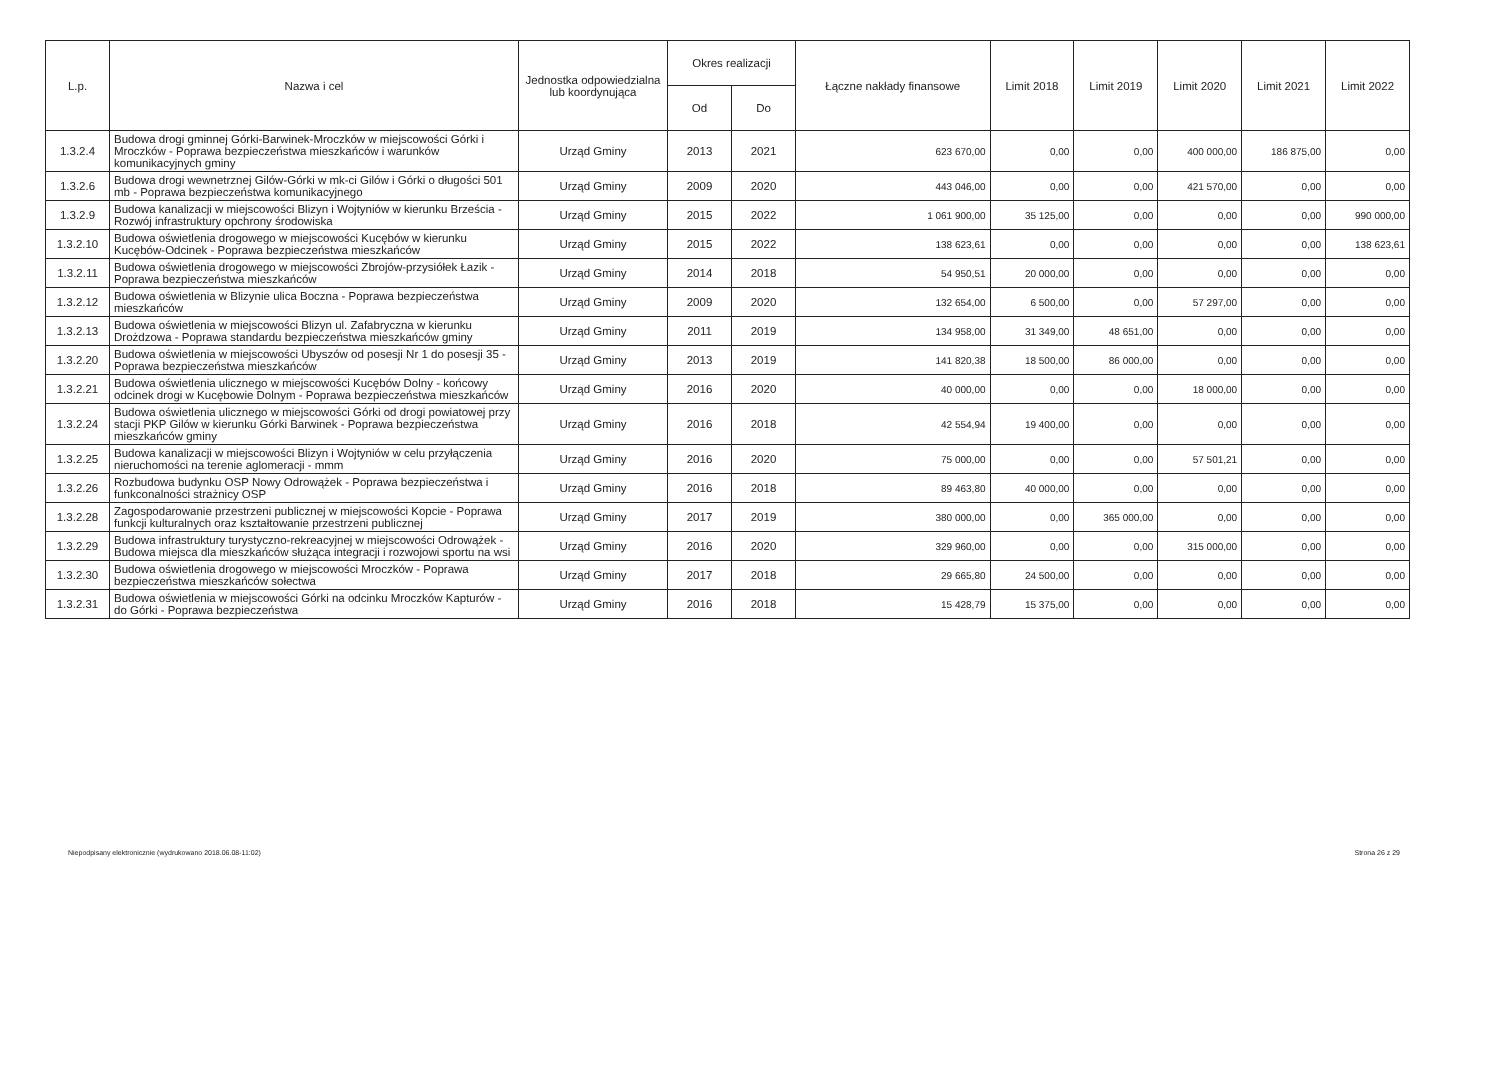| L.p. | Nazwa i cel | Jednostka odpowiedzialna lub koordynująca | Okres realizacji | | Łączne nakłady finansowe | Limit 2018 | Limit 2019 | Limit 2020 | Limit 2021 | Limit 2022 |
| --- | --- | --- | --- | --- | --- | --- | --- | --- | --- | --- |
| | | | Od | Do | | | | | | |
| 1.3.2.4 | Budowa drogi gminnej Górki-Barwinek-Mroczków w miejscowości Górki i Mroczków - Poprawa bezpieczeństwa mieszkańców i warunków komunikacyjnych gminy | Urząd Gminy | 2013 | 2021 | 623 670,00 | 0,00 | 0,00 | 400 000,00 | 186 875,00 | 0,00 |
| 1.3.2.6 | Budowa drogi wewnetrznej Gilów-Górki w mk-ci Gilów i Górki o długości 501 mb - Poprawa bezpieczeństwa komunikacyjnego | Urząd Gminy | 2009 | 2020 | 443 046,00 | 0,00 | 0,00 | 421 570,00 | 0,00 | 0,00 |
| 1.3.2.9 | Budowa kanalizacji w miejscowości Blizyn i Wojtyniów w kierunku Brześcia - Rozwój infrastruktury opchrony środowiska | Urząd Gminy | 2015 | 2022 | 1 061 900,00 | 35 125,00 | 0,00 | 0,00 | 0,00 | 990 000,00 |
| 1.3.2.10 | Budowa oświetlenia drogowego w miejscowości Kucębów w kierunku Kucębów-Odcinek - Poprawa bezpieczeństwa mieszkańców | Urząd Gminy | 2015 | 2022 | 138 623,61 | 0,00 | 0,00 | 0,00 | 0,00 | 138 623,61 |
| 1.3.2.11 | Budowa oświetlenia drogowego w miejscowości Zbrojów-przysiółek Łazik - Poprawa bezpieczeństwa mieszkańców | Urząd Gminy | 2014 | 2018 | 54 950,51 | 20 000,00 | 0,00 | 0,00 | 0,00 | 0,00 |
| 1.3.2.12 | Budowa oświetlenia w Blizynie ulica Boczna - Poprawa bezpieczeństwa mieszkańców | Urząd Gminy | 2009 | 2020 | 132 654,00 | 6 500,00 | 0,00 | 57 297,00 | 0,00 | 0,00 |
| 1.3.2.13 | Budowa oświetlenia w miejscowości Blizyn ul. Zafabryczna w kierunku Drożdzowa - Poprawa standardu bezpieczeństwa mieszkańców gminy | Urząd Gminy | 2011 | 2019 | 134 958,00 | 31 349,00 | 48 651,00 | 0,00 | 0,00 | 0,00 |
| 1.3.2.20 | Budowa oświetlenia w miejscowości Ubyszów od posesji Nr 1 do posesji 35 - Poprawa bezpieczeństwa mieszkańców | Urząd Gminy | 2013 | 2019 | 141 820,38 | 18 500,00 | 86 000,00 | 0,00 | 0,00 | 0,00 |
| 1.3.2.21 | Budowa oświetlenia ulicznego w miejscowości Kucębów Dolny - końcowy odcinek drogi w Kucębowie Dolnym - Poprawa bezpieczeństwa mieszkańców | Urząd Gminy | 2016 | 2020 | 40 000,00 | 0,00 | 0,00 | 18 000,00 | 0,00 | 0,00 |
| 1.3.2.24 | Budowa oświetlenia ulicznego w miejscowości Górki od drogi powiatowej przy stacji PKP Gilów w kierunku Górki Barwinek - Poprawa bezpieczeństwa mieszkańców gminy | Urząd Gminy | 2016 | 2018 | 42 554,94 | 19 400,00 | 0,00 | 0,00 | 0,00 | 0,00 |
| 1.3.2.25 | Budowa kanalizacji w miejscowości Blizyn i Wojtyniów w celu przyłączenia nieruchomości na terenie aglomeracji - mmm | Urząd Gminy | 2016 | 2020 | 75 000,00 | 0,00 | 0,00 | 57 501,21 | 0,00 | 0,00 |
| 1.3.2.26 | Rozbudowa budynku OSP Nowy Odrowążek - Poprawa bezpieczeństwa i funkconalności strażnicy OSP | Urząd Gminy | 2016 | 2018 | 89 463,80 | 40 000,00 | 0,00 | 0,00 | 0,00 | 0,00 |
| 1.3.2.28 | Zagospodarowanie przestrzeni publicznej w miejscowości Kopcie - Poprawa funkcji kulturalnych oraz kształtowanie przestrzeni publicznej | Urząd Gminy | 2017 | 2019 | 380 000,00 | 0,00 | 365 000,00 | 0,00 | 0,00 | 0,00 |
| 1.3.2.29 | Budowa infrastruktury turystyczno-rekreacyjnej w miejscowości Odrowążek - Budowa miejsca dla mieszkańców służąca integracji i rozwojowi sportu na wsi | Urząd Gminy | 2016 | 2020 | 329 960,00 | 0,00 | 0,00 | 315 000,00 | 0,00 | 0,00 |
| 1.3.2.30 | Budowa oświetlenia drogowego w miejscowości Mroczków - Poprawa bezpieczeństwa mieszkańców sołectwa | Urząd Gminy | 2017 | 2018 | 29 665,80 | 24 500,00 | 0,00 | 0,00 | 0,00 | 0,00 |
| 1.3.2.31 | Budowa oświetlenia w miejscowości Górki na odcinku Mroczków Kapturów - do Górki - Poprawa bezpieczeństwa | Urząd Gminy | 2016 | 2018 | 15 428,79 | 15 375,00 | 0,00 | 0,00 | 0,00 | 0,00 |
Niepodpisany elektronicznie (wydrukowano 2018.06.08-11:02) Strona 26 z 29